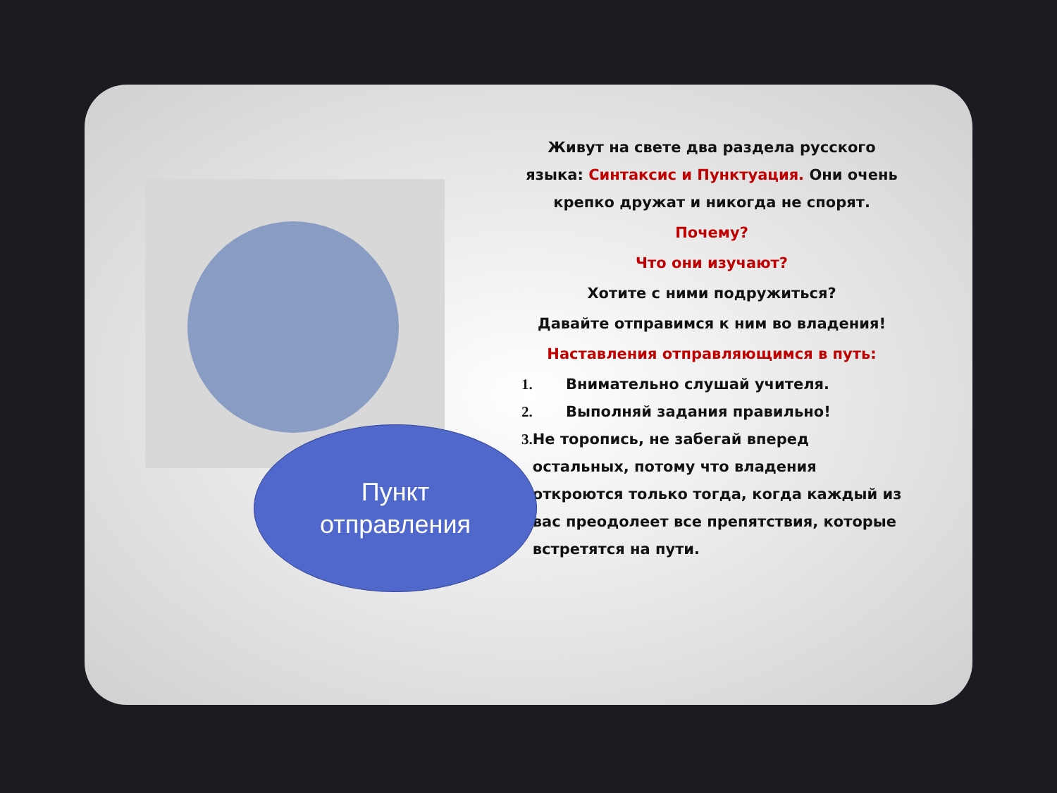Пункт
отправления
Живут на свете два раздела русского языка: Синтаксис и Пунктуация. Они очень крепко дружат и никогда не спорят.
Почему?
Что они изучают?
Хотите с ними подружиться?
Давайте отправимся к ним во владения!
Наставления отправляющимся в путь:
1. Внимательно слушай учителя.
2. Выполняй задания правильно!
3. Не торопись, не забегай вперед остальных, потому что владения откроются только тогда, когда каждый из вас преодолеет все препятствия, которые встретятся на пути.